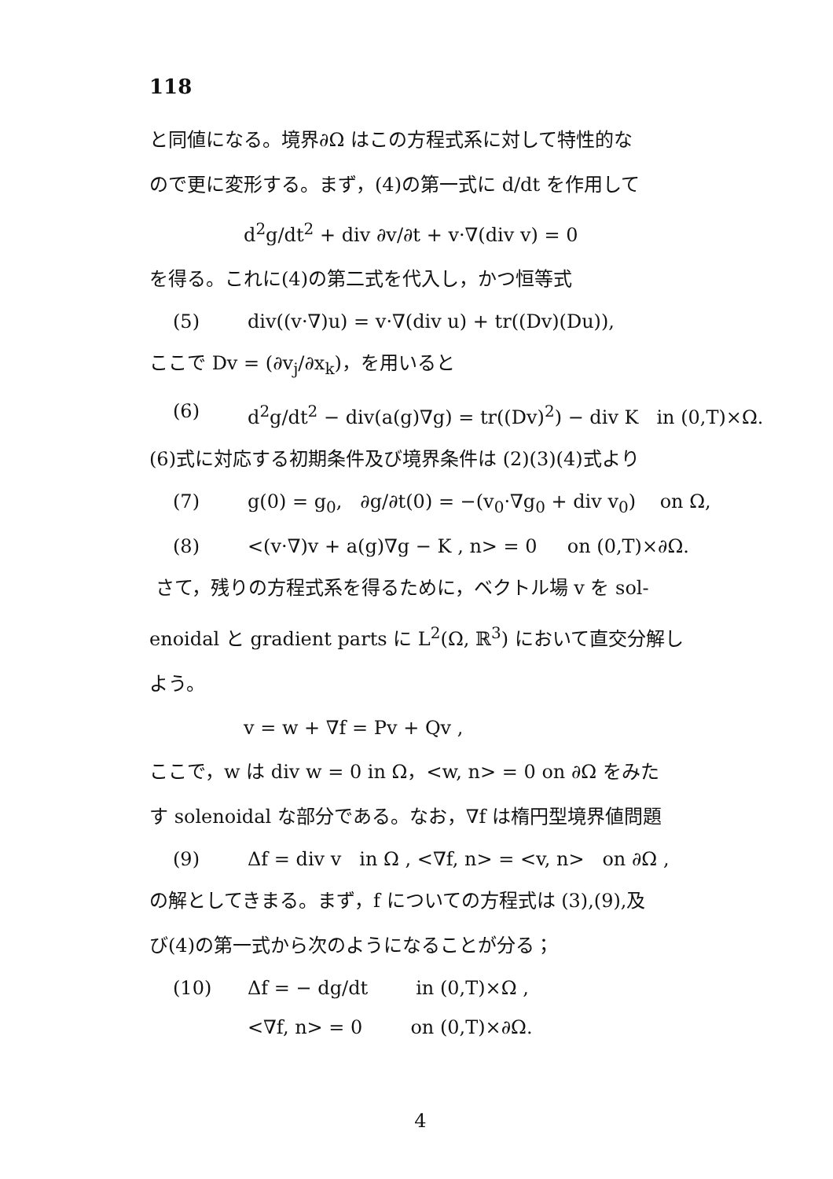118
と同値になる。境界∂Ω はこの方程式系に対して特性的な
ので更に変形する。まず，(4)の第一式に d/dt を作用して
d<sup>2</sup>g/dt<sup>2</sup> + div ∂v/∂t + v·∇(div v) = 0
を得る。これに(4)の第二式を代入し，かつ恒等式
(5) div((v·∇)u) = v·∇(div u) + tr((Dv)(Du)),
ここで Dv = (∂v<sub>j</sub>/∂x<sub>k</sub>)，を用いると
(6) d<sup>2</sup>g/dt<sup>2</sup> − div(a(g)∇g) = tr((Dv)<sup>2</sup>) − div K in (0,T)×Ω.
(6)式に対応する初期条件及び境界条件は (2)(3)(4)式より
(7) g(0) = g<sub>0</sub>, ∂g/∂t(0) = −(v<sub>0</sub>·∇g<sub>0</sub> + div v<sub>0</sub>) on Ω,
(8) <(v·∇)v + a(g)∇g − K , n> = 0 on (0,T)×∂Ω.
さて，残りの方程式系を得るために，ベクトル場 v を sol-
enoidal と gradient parts に L<sup>2</sup>(Ω, ℝ<sup>3</sup>) において直交分解し
よう。
v = w + ∇f = Pv + Qv ,
ここで，w は div w = 0 in Ω，<w, n> = 0 on ∂Ω をみた
す solenoidal な部分である。なお，∇f は楕円型境界値問題
(9) Δf = div v in Ω , <∇f, n> = <v, n> on ∂Ω ,
の解としてきまる。まず，f についての方程式は (3),(9),及
び(4)の第一式から次のようになることが分る；
(10) Δf = − dg/dt in (0,T)×Ω ,
<∇f, n> = 0 on (0,T)×∂Ω.
4